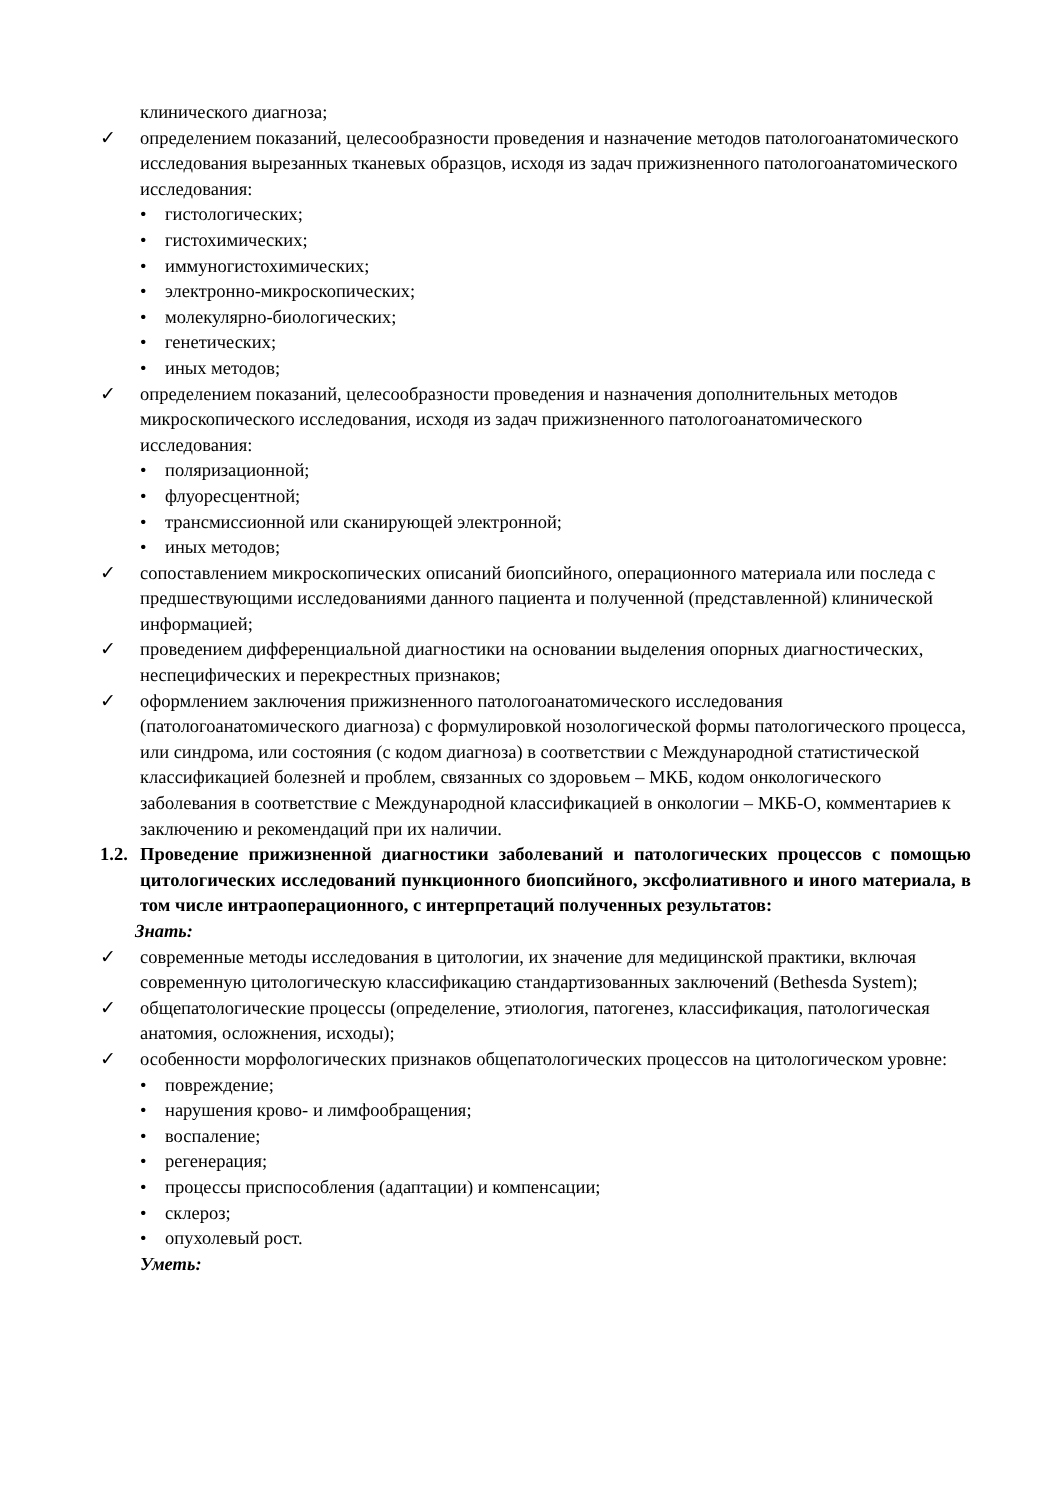клинического диагноза;
✓ определением показаний, целесообразности проведения и назначение методов патологоанатомического исследования вырезанных тканевых образцов, исходя из задач прижизненного патологоанатомического исследования:
• гистологических;
• гистохимических;
• иммуногистохимических;
• электронно-микроскопических;
• молекулярно-биологических;
• генетических;
• иных методов;
✓ определением показаний, целесообразности проведения и назначения дополнительных методов микроскопического исследования, исходя из задач прижизненного патологоанатомического исследования:
• поляризационной;
• флуоресцентной;
• трансмиссионной или сканирующей электронной;
• иных методов;
✓ сопоставлением микроскопических описаний биопсийного, операционного материала или последа с предшествующими исследованиями данного пациента и полученной (представленной) клинической информацией;
✓ проведением дифференциальной диагностики на основании выделения опорных диагностических, неспецифических и перекрестных признаков;
✓ оформлением заключения прижизненного патологоанатомического исследования (патологоанатомического диагноза) с формулировкой нозологической формы патологического процесса, или синдрома, или состояния (с кодом диагноза) в соответствии с Международной статистической классификацией болезней и проблем, связанных со здоровьем – МКБ, кодом онкологического заболевания в соответствие с Международной классификацией в онкологии – МКБ-О, комментариев к заключению и рекомендаций при их наличии.
1.2.
Проведение прижизненной диагностики заболеваний и патологических процессов с помощью цитологических исследований пункционного биопсийного, эксфолиативного и иного материала, в том числе интраоперационного, с интерпретаций полученных результатов:
Знать:
✓ современные методы исследования в цитологии, их значение для медицинской практики, включая современную цитологическую классификацию стандартизованных заключений (Bethesda System);
✓ общепатологические процессы (определение, этиология, патогенез, классификация, патологическая анатомия, осложнения, исходы);
✓ особенности морфологических признаков общепатологических процессов на цитологическом уровне:
• повреждение;
• нарушения крово- и лимфообращения;
• воспаление;
• регенерация;
• процессы приспособления (адаптации) и компенсации;
• склероз;
• опухолевый рост.
Уметь: